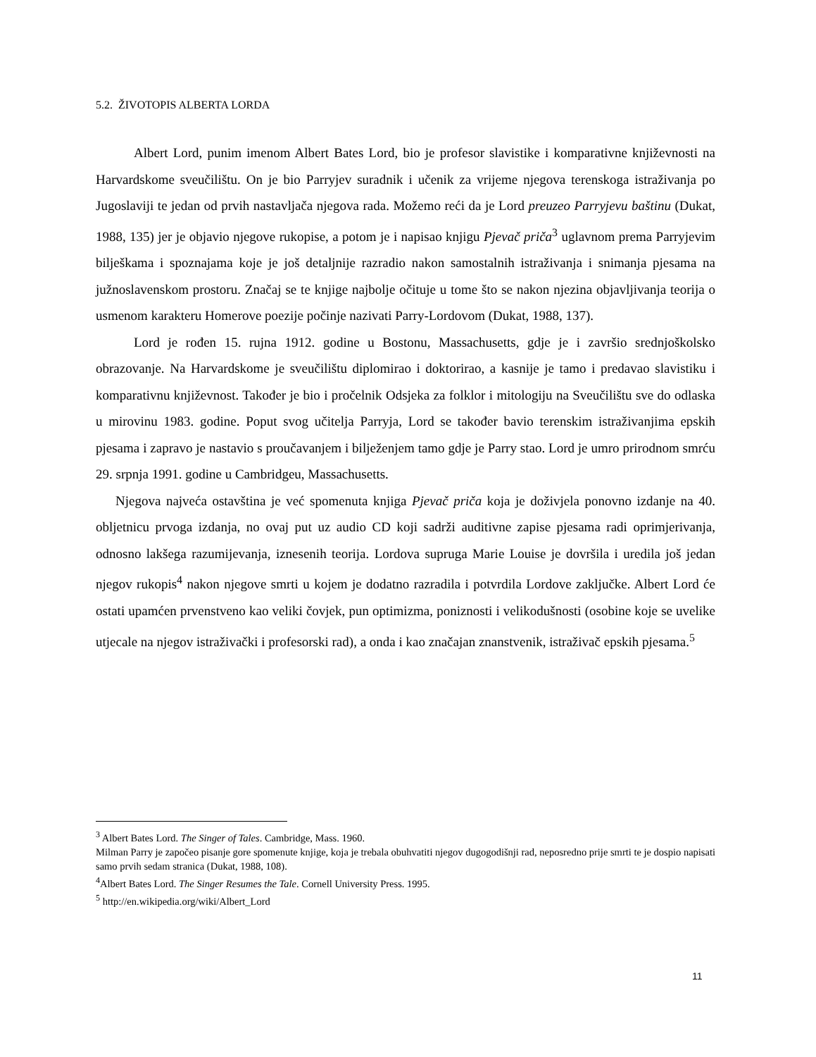5.2. ŽIVOTOPIS ALBERTA LORDA
Albert Lord, punim imenom Albert Bates Lord, bio je profesor slavistike i komparativne književnosti na Harvardskome sveučilištu. On je bio Parryjev suradnik i učenik za vrijeme njegova terenskoga istraživanja po Jugoslaviji te jedan od prvih nastavljača njegova rada. Možemo reći da je Lord preuzeo Parryjevu baštinu (Dukat, 1988, 135) jer je objavio njegove rukopise, a potom je i napisao knjigu Pjevač priča<sup>3</sup> uglavnom prema Parryjevim bilješkama i spoznajama koje je još detaljnije razradio nakon samostalnih istraživanja i snimanja pjesama na južnoslavenskom prostoru. Značaj se te knjige najbolje očituje u tome što se nakon njezina objavljivanja teorija o usmenom karakteru Homerove poezije počinje nazivati Parry-Lordovom (Dukat, 1988, 137).
Lord je rođen 15. rujna 1912. godine u Bostonu, Massachusetts, gdje je i završio srednjoškolsko obrazovanje. Na Harvardskome je sveučilištu diplomirao i doktorirao, a kasnije je tamo i predavao slavistiku i komparativnu književnost. Također je bio i pročelnik Odsjeka za folklor i mitologiju na Sveučilištu sve do odlaska u mirovinu 1983. godine. Poput svog učitelja Parryja, Lord se također bavio terenskim istraživanjima epskih pjesama i zapravo je nastavio s proučavanjem i bilježenjem tamo gdje je Parry stao. Lord je umro prirodnom smrću 29. srpnja 1991. godine u Cambridgeu, Massachusetts.
Njegova najveća ostavština je već spomenuta knjiga Pjevač priča koja je doživjela ponovno izdanje na 40. obljetnicu prvoga izdanja, no ovaj put uz audio CD koji sadrži auditivne zapise pjesama radi oprimjerivanja, odnosno lakšega razumijevanja, iznesenih teorija. Lordova supruga Marie Louise je dovršila i uredila još jedan njegov rukopis<sup>4</sup> nakon njegove smrti u kojem je dodatno razradila i potvrdila Lordove zaključke. Albert Lord će ostati upamćen prvenstveno kao veliki čovjek, pun optimizma, poniznosti i velikodušnosti (osobine koje se uvelike utjecale na njegov istraživački i profesorski rad), a onda i kao značajan znanstvenik, istraživač epskih pjesama.<sup>5</sup>
<sup>3</sup> Albert Bates Lord. The Singer of Tales. Cambridge, Mass. 1960.
Milman Parry je započeo pisanje gore spomenute knjige, koja je trebala obuhvatiti njegov dugogodišnji rad, neposredno prije smrti te je dospio napisati samo prvih sedam stranica (Dukat, 1988, 108).
<sup>4</sup> Albert Bates Lord. The Singer Resumes the Tale. Cornell University Press. 1995.
<sup>5</sup> http://en.wikipedia.org/wiki/Albert_Lord
11